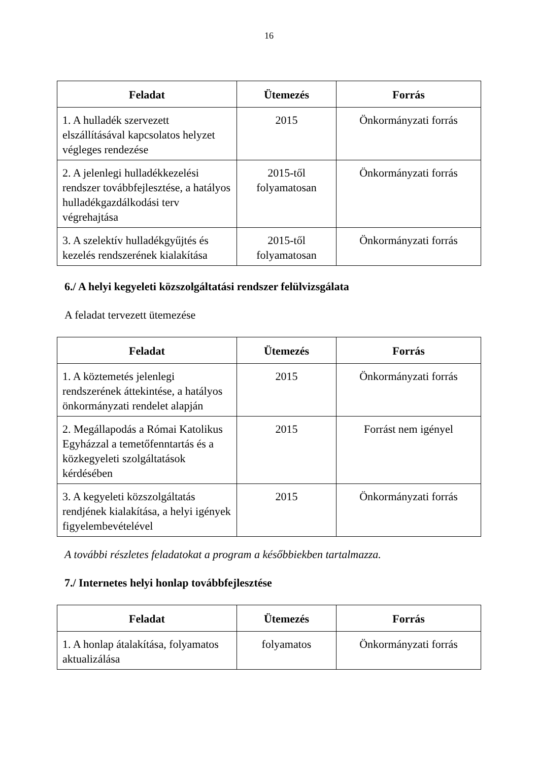16
| Feladat | Ütemezés | Forrás |
| --- | --- | --- |
| 1. A hulladék szervezett elszállításával kapcsolatos helyzet végleges rendezése | 2015 | Önkormányzati forrás |
| 2. A jelenlegi hulladékkezelési rendszer továbbfejlesztése, a hatályos hulladékgazdálkodási terv végrehajtása | 2015-től folyamatosan | Önkormányzati forrás |
| 3. A szelektív hulladékgyűjtés és kezelés rendszerének kialakítása | 2015-től folyamatosan | Önkormányzati forrás |
6./ A helyi kegyeleti közszolgáltatási rendszer felülvizsgálata
A feladat tervezett ütemezése
| Feladat | Ütemezés | Forrás |
| --- | --- | --- |
| 1. A köztemetés jelenlegi rendszerének áttekintése, a hatályos önkormányzati rendelet alapján | 2015 | Önkormányzati forrás |
| 2. Megállapodás a Római Katolikus Egyházzal a temetőfenntartás és a közkegyeleti szolgáltatások kérdésében | 2015 | Forrást nem igényel |
| 3. A kegyeleti közszolgáltatás rendjének kialakítása, a helyi igények figyelembevételével | 2015 | Önkormányzati forrás |
A további részletes feladatokat a program a későbbiekben tartalmazza.
7./ Internetes helyi honlap továbbfejlesztése
| Feladat | Ütemezés | Forrás |
| --- | --- | --- |
| 1. A honlap átalakítása, folyamatos aktualizálása | folyamatos | Önkormányzati forrás |